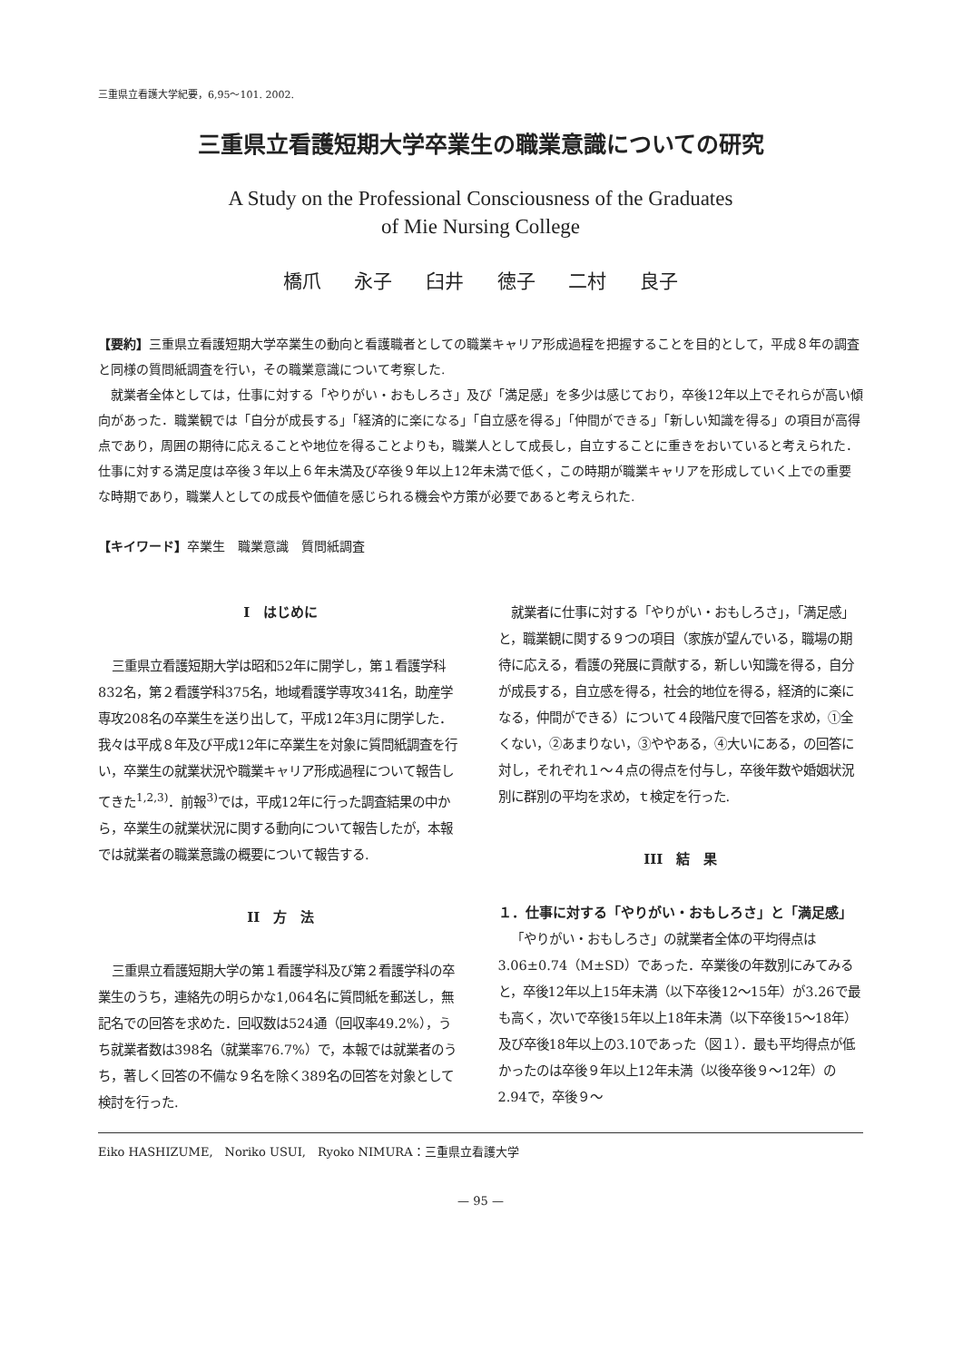三重県立看護大学紀要，6,95〜101. 2002.
三重県立看護短期大学卒業生の職業意識についての研究
A Study on the Professional Consciousness of the Graduates
of Mie Nursing College
橋爪 永子 臼井 徳子 二村 良子
【要約】三重県立看護短期大学卒業生の動向と看護職者としての職業キャリア形成過程を把握することを目的として，平成８年の調査と同様の質問紙調査を行い，その職業意識について考察した.
就業者全体としては，仕事に対する「やりがい・おもしろさ」及び「満足感」を多少は感じており，卒後12年以上でそれらが高い傾向があった．職業観では「自分が成長する」「経済的に楽になる」「自立感を得る」「仲間ができる」「新しい知識を得る」の項目が高得点であり，周囲の期待に応えることや地位を得ることよりも，職業人として成長し，自立することに重きをおいていると考えられた．仕事に対する満足度は卒後３年以上６年未満及び卒後９年以上12年未満で低く，この時期が職業キャリアを形成していく上での重要な時期であり，職業人としての成長や価値を感じられる機会や方策が必要であると考えられた.
【キイワード】卒業生　職業意識　質問紙調査
I　はじめに
三重県立看護短期大学は昭和52年に開学し，第１看護学科832名，第２看護学科375名，地域看護学専攻341名，助産学専攻208名の卒業生を送り出して，平成12年3月に閉学した．我々は平成８年及び平成12年に卒業生を対象に質問紙調査を行い，卒業生の就業状況や職業キャリア形成過程について報告してきた<sup>1,2,3)</sup>．前報<sup>3)</sup>では，平成12年に行った調査結果の中から，卒業生の就業状況に関する動向について報告したが，本報では就業者の職業意識の概要について報告する.
II　方　法
三重県立看護短期大学の第１看護学科及び第２看護学科の卒業生のうち，連絡先の明らかな1,064名に質問紙を郵送し，無記名での回答を求めた．回収数は524通（回収率49.2%），うち就業者数は398名（就業率76.7%）で，本報では就業者のうち，著しく回答の不備な９名を除く389名の回答を対象として検討を行った.
就業者に仕事に対する「やりがい・おもしろさ」，「満足感」と，職業観に関する９つの項目（家族が望んでいる，職場の期待に応える，看護の発展に貢献する，新しい知識を得る，自分が成長する，自立感を得る，社会的地位を得る，経済的に楽になる，仲間ができる）について４段階尺度で回答を求め，①全くない，②あまりない，③ややある，④大いにある，の回答に対し，それぞれ１〜４点の得点を付与し，卒後年数や婚姻状況別に群別の平均を求め，ｔ検定を行った.
III　結　果
１．仕事に対する「やりがい・おもしろさ」と「満足感」
「やりがい・おもしろさ」の就業者全体の平均得点は3.06±0.74（M±SD）であった．卒業後の年数別にみてみると，卒後12年以上15年未満（以下卒後12〜15年）が3.26で最も高く，次いで卒後15年以上18年未満（以下卒後15〜18年）及び卒後18年以上の3.10であった（図１）．最も平均得点が低かったのは卒後９年以上12年未満（以後卒後９〜12年）の2.94で，卒後９〜
Eiko HASHIZUME,　Noriko USUI,　Ryoko NIMURA：三重県立看護大学
— 95 —